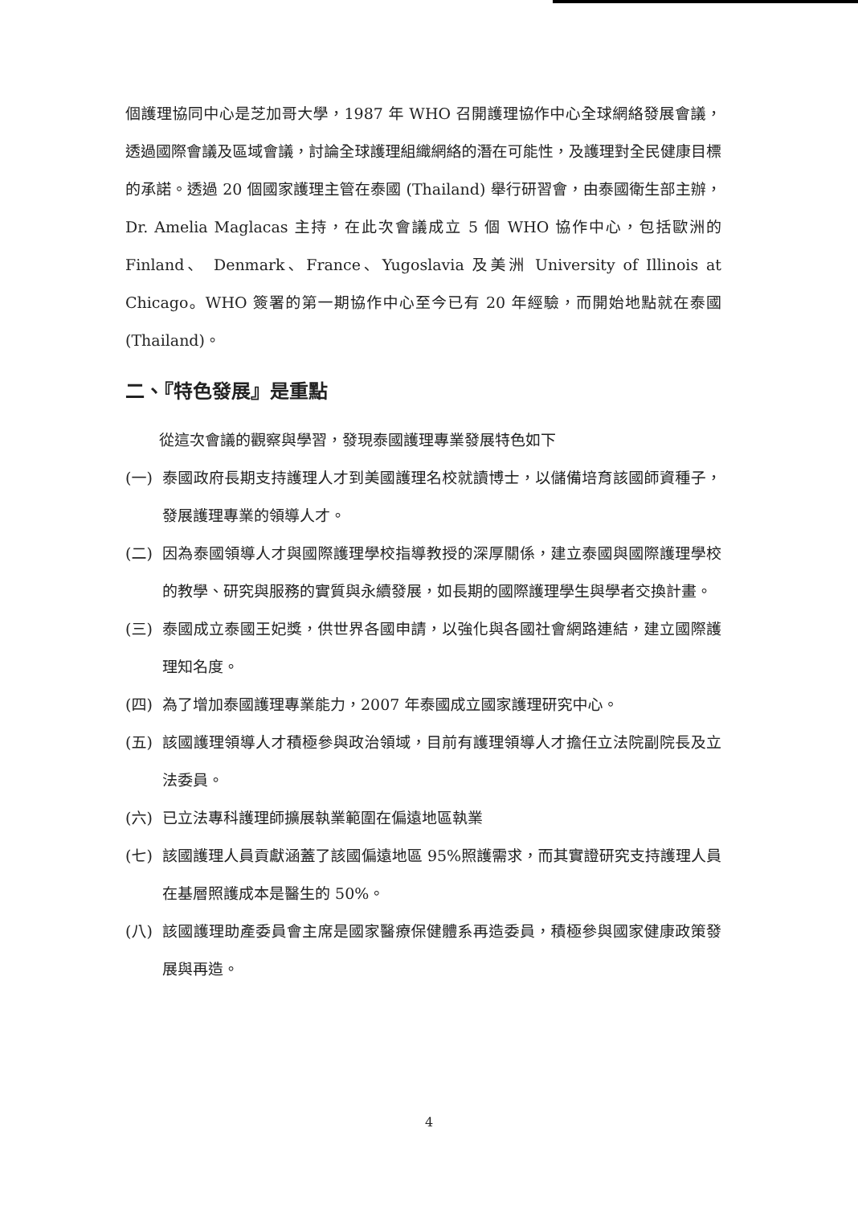個護理協同中心是芝加哥大學，1987 年 WHO 召開護理協作中心全球網絡發展會議，透過國際會議及區域會議，討論全球護理組織網絡的潛在可能性，及護理對全民健康目標的承諾。透過 20 個國家護理主管在泰國 (Thailand) 舉行研習會，由泰國衛生部主辦，Dr. Amelia Maglacas 主持，在此次會議成立 5 個 WHO 協作中心，包括歐洲的 Finland、 Denmark、France、Yugoslavia 及美洲 University of Illinois at Chicago。WHO 簽署的第一期協作中心至今已有 20 年經驗，而開始地點就在泰國 (Thailand)。
二、『特色發展』是重點
從這次會議的觀察與學習，發現泰國護理專業發展特色如下
(一) 泰國政府長期支持護理人才到美國護理名校就讀博士，以儲備培育該國師資種子，發展護理專業的領導人才。
(二) 因為泰國領導人才與國際護理學校指導教授的深厚關係，建立泰國與國際護理學校的教學、研究與服務的實質與永續發展，如長期的國際護理學生與學者交換計畫。
(三) 泰國成立泰國王妃獎，供世界各國申請，以強化與各國社會網路連結，建立國際護理知名度。
(四) 為了增加泰國護理專業能力，2007 年泰國成立國家護理研究中心。
(五) 該國護理領導人才積極參與政治領域，目前有護理領導人才擔任立法院副院長及立法委員。
(六) 已立法專科護理師擴展執業範圍在偏遠地區執業
(七) 該國護理人員貢獻涵蓋了該國偏遠地區 95%照護需求，而其實證研究支持護理人員在基層照護成本是醫生的 50%。
(八) 該國護理助產委員會主席是國家醫療保健體系再造委員，積極參與國家健康政策發展與再造。
4